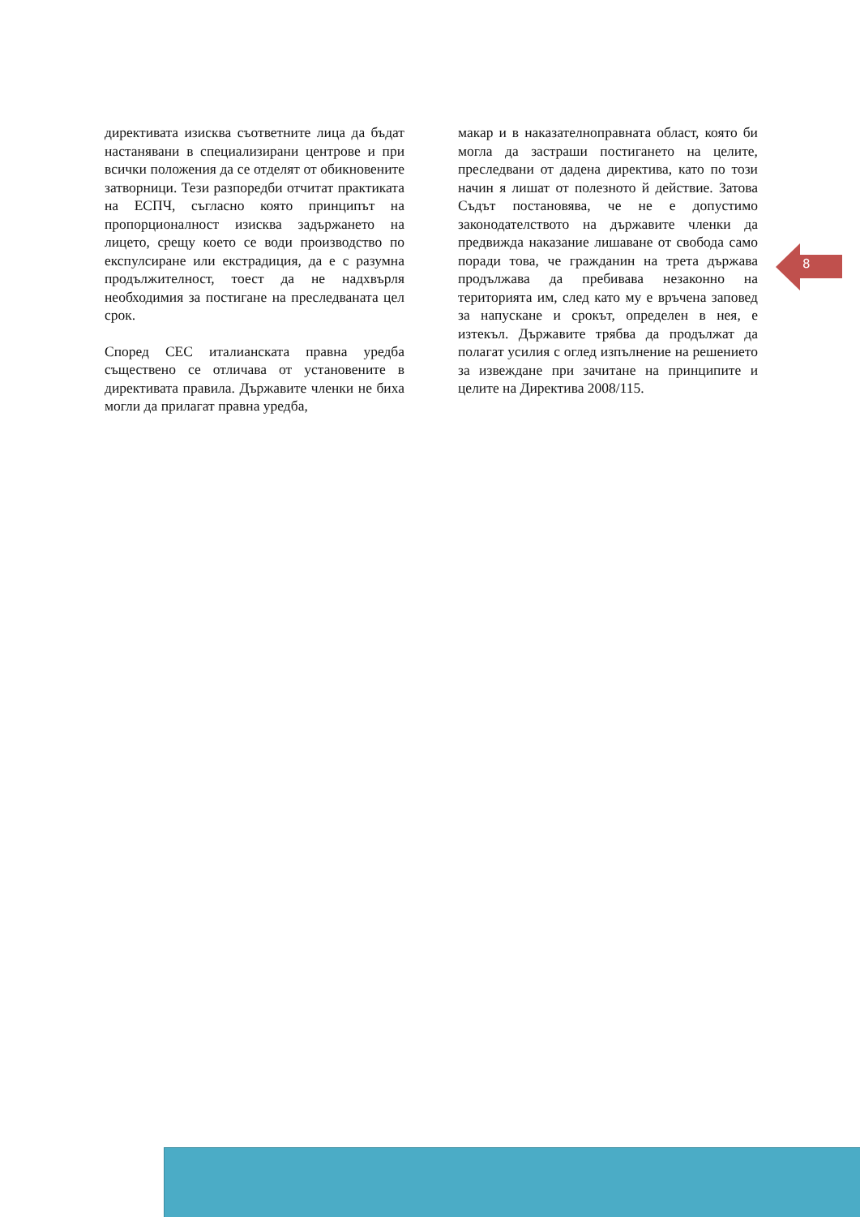директивата изисква съответните лица да бъдат настанявани в специализирани центрове и при всички положения да се отделят от обикновените затворници. Тези разпоредби отчитат практиката на ЕСПЧ, съгласно която принципът на пропорционалност изисква задържането на лицето, срещу което се води производство по експулсиране или екстрадиция, да е с разумна продължителност, тоест да не надхвърля необходимия за постигане на преследваната цел срок.
Според СЕС италианската правна уредба съществено се отличава от установените в директивата правила. Държавите членки не биха могли да прилагат правна уредба,
макар и в наказателноправната област, която би могла да застраши постигането на целите, преследвани от дадена директива, като по този начин я лишат от полезното й действие. Затова Съдът постановява, че не е допустимо законодателството на държавите членки да предвижда наказание лишаване от свобода само поради това, че гражданин на трета държава продължава да пребивава незаконно на територията им, след като му е връчена заповед за напускане и срокът, определен в нея, е изтекъл. Държавите трябва да продължат да полагат усилия с оглед изпълнение на решението за извеждане при зачитане на принципите и целите на Директива 2008/115.
8